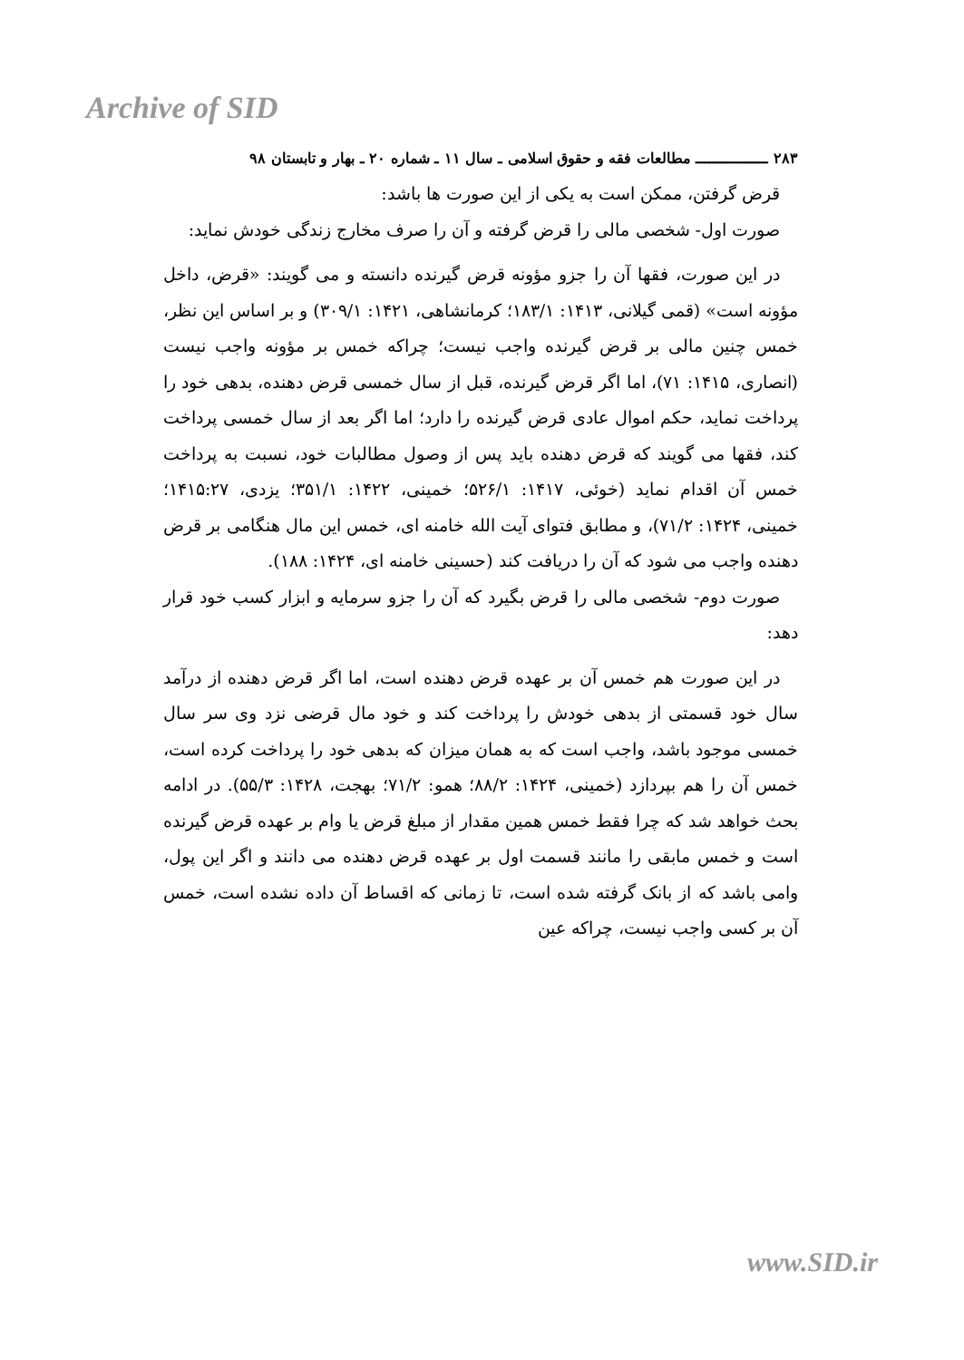Archive of SID
۲۸۳ ــــــــــــــــ مطالعات فقه و حقوق اسلامی ـ سال ۱۱ ـ شماره ۲۰ ـ بهار و تابستان ۹۸
قرض گرفتن، ممکن است به یکی از این صورت ها باشد:
صورت اول- شخصی مالی را قرض گرفته و آن را صرف مخارج زندگی خودش نماید:
در این صورت، فقها آن را جزو مؤونه قرض گیرنده دانسته و می گویند: «قرض، داخل مؤونه است» (قمی گیلانی، ۱۴۱۳: ۱۸۳/۱؛ کرمانشاهی، ۱۴۲۱: ۳۰۹/۱) و بر اساس این نظر، خمس چنین مالی بر قرض گیرنده واجب نیست؛ چراکه خمس بر مؤونه واجب نیست (انصاری، ۱۴۱۵: ۷۱)، اما اگر قرض گیرنده، قبل از سال خمسی قرض دهنده، بدهی خود را پرداخت نماید، حکم اموال عادی قرض گیرنده را دارد؛ اما اگر بعد از سال خمسی پرداخت کند، فقها می گویند که قرض دهنده باید پس از وصول مطالبات خود، نسبت به پرداخت خمس آن اقدام نماید (خوئی، ۱۴۱۷: ۵۲۶/۱؛ خمینی، ۱۴۲۲: ۳۵۱/۱؛ یزدی، ۱۴۱۵:۲۷؛ خمینی، ۱۴۲۴: ۷۱/۲)، و مطابق فتوای آیت الله خامنه ای، خمس این مال هنگامی بر قرض دهنده واجب می شود که آن را دریافت کند (حسینی خامنه ای، ۱۴۲۴: ۱۸۸).
صورت دوم- شخصی مالی را قرض بگیرد که آن را جزو سرمایه و ابزار کسب خود قرار دهد:
در این صورت هم خمس آن بر عهده قرض دهنده است، اما اگر قرض دهنده از درآمد سال خود قسمتی از بدهی خودش را پرداخت کند و خود مال قرضی نزد وی سر سال خمسی موجود باشد، واجب است که به همان میزان که بدهی خود را پرداخت کرده است، خمس آن را هم بپردازد (خمینی، ۱۴۲۴: ۸۸/۲؛ همو: ۷۱/۲؛ بهجت، ۱۴۲۸: ۵۵/۳). در ادامه بحث خواهد شد که چرا فقط خمس همین مقدار از مبلغ قرض یا وام بر عهده قرض گیرنده است و خمس مابقی را مانند قسمت اول بر عهده قرض دهنده می دانند و اگر این پول، وامی باشد که از بانک گرفته شده است، تا زمانی که اقساط آن داده نشده است، خمس آن بر کسی واجب نیست، چراکه عین
www.SID.ir